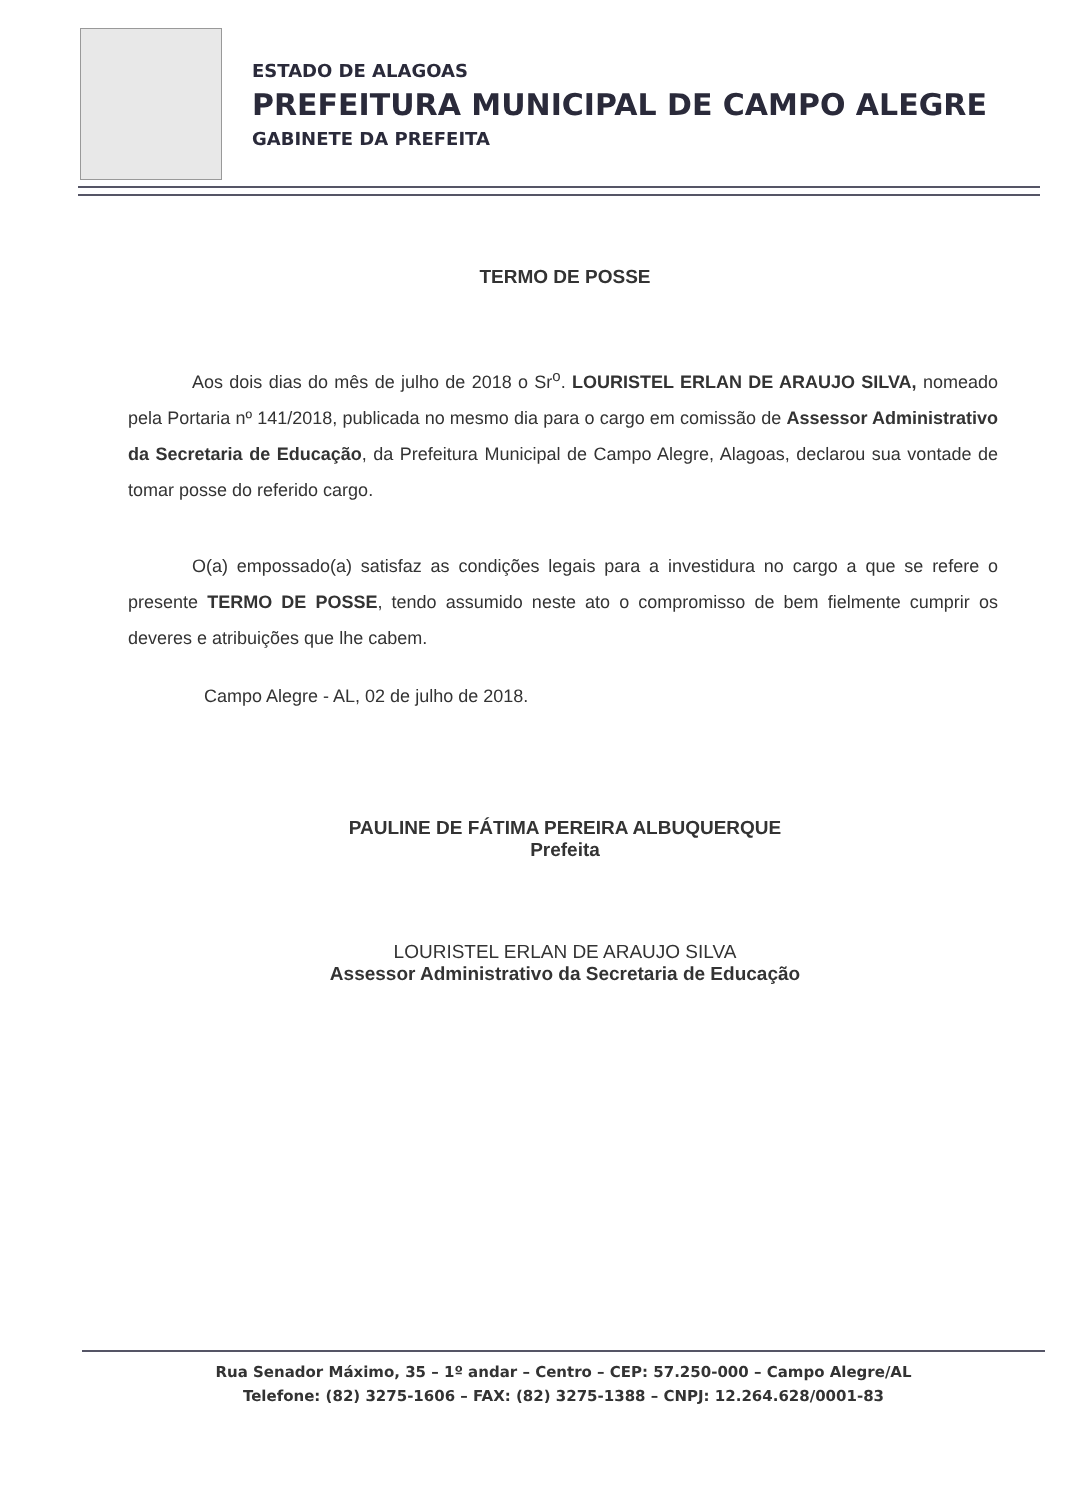ESTADO DE ALAGOAS
PREFEITURA MUNICIPAL DE CAMPO ALEGRE
GABINETE DA PREFEITA
TERMO DE POSSE
Aos dois dias do mês de julho de 2018 o Sr<sup>o</sup>. LOURISTEL ERLAN DE ARAUJO SILVA, nomeado pela Portaria nº 141/2018, publicada no mesmo dia para o cargo em comissão de Assessor Administrativo da Secretaria de Educação, da Prefeitura Municipal de Campo Alegre, Alagoas, declarou sua vontade de tomar posse do referido cargo.
O(a) empossado(a) satisfaz as condições legais para a investidura no cargo a que se refere o presente TERMO DE POSSE, tendo assumido neste ato o compromisso de bem fielmente cumprir os deveres e atribuições que lhe cabem.
Campo Alegre - AL, 02 de julho de 2018.
PAULINE DE FÁTIMA PEREIRA ALBUQUERQUE
Prefeita
LOURISTEL ERLAN DE ARAUJO SILVA
Assessor Administrativo da Secretaria de Educação
Rua Senador Máximo, 35 – 1º andar – Centro – CEP: 57.250-000 – Campo Alegre/AL
Telefone: (82) 3275-1606 – FAX: (82) 3275-1388 – CNPJ: 12.264.628/0001-83